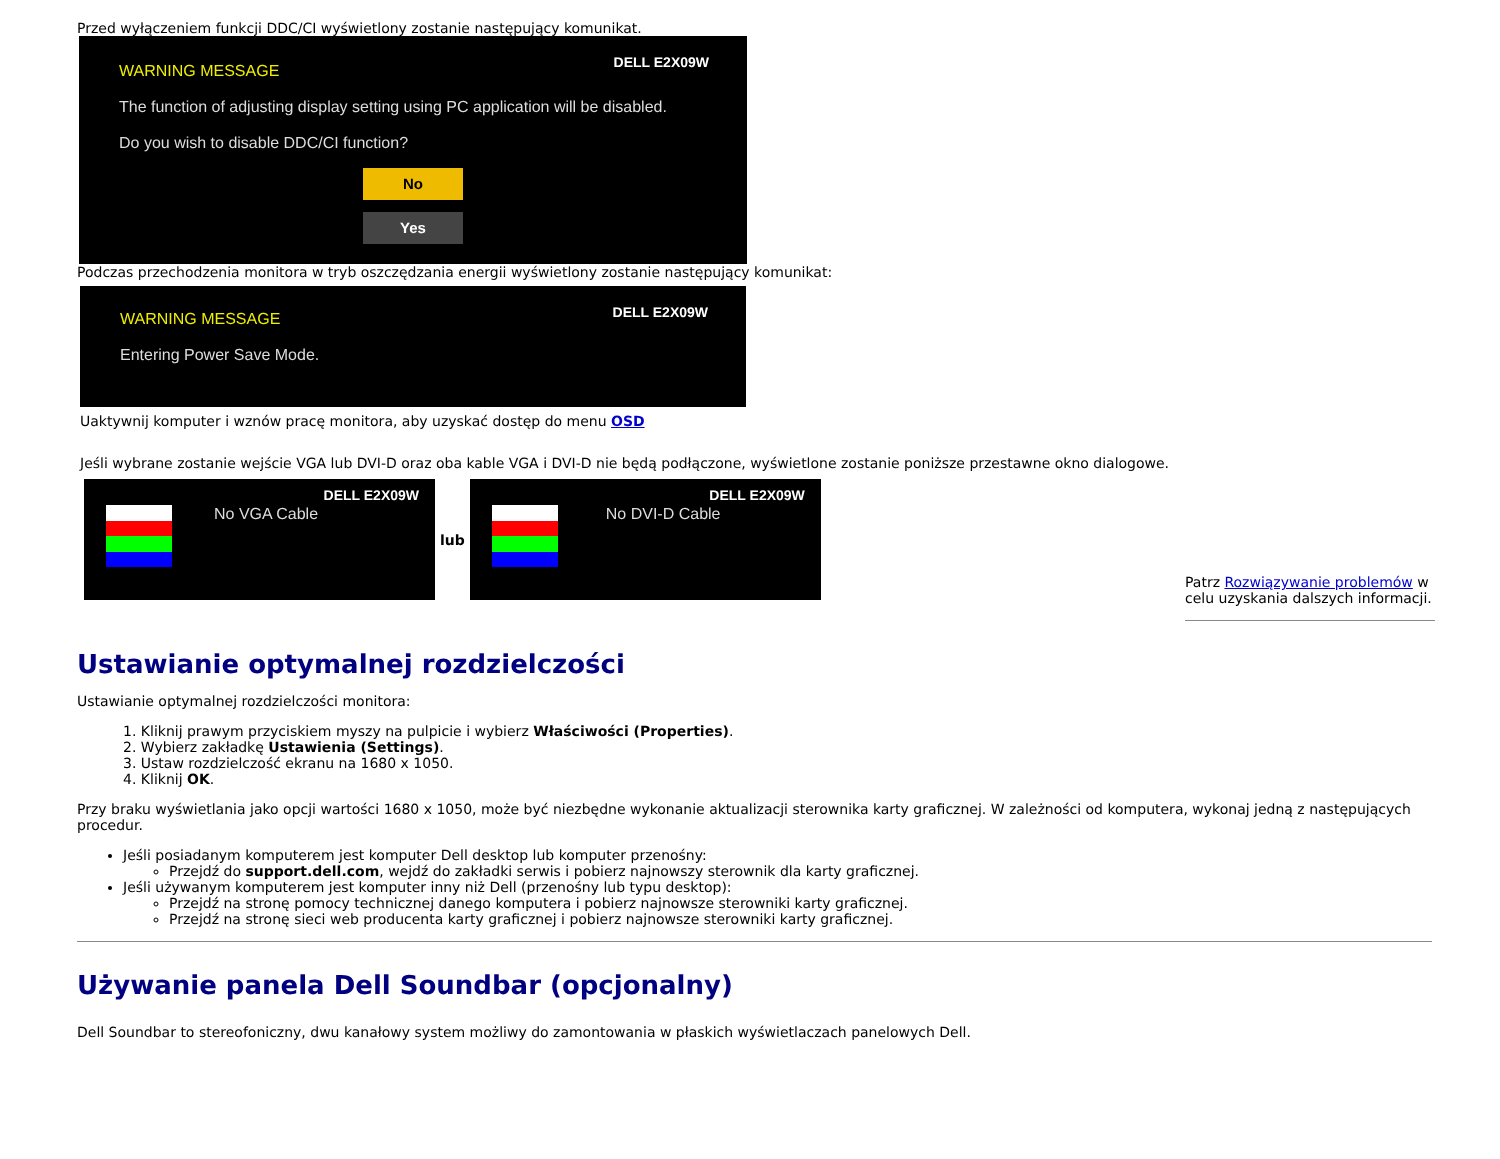Przed wyłączeniem funkcji DDC/CI wyświetlony zostanie następujący komunikat.
DELL E2X09W
WARNING MESSAGE
The function of adjusting display setting using PC application will be disabled.
Do you wish to disable DDC/CI function?
No
Yes
Podczas przechodzenia monitora w tryb oszczędzania energii wyświetlony zostanie następujący komunikat:
DELL E2X09W
WARNING MESSAGE
Entering Power Save Mode.
Uaktywnij komputer i wznów pracę monitora, aby uzyskać dostęp do menu OSD
Jeśli wybrane zostanie wejście VGA lub DVI-D oraz oba kable VGA i DVI-D nie będą podłączone, wyświetlone zostanie poniższe przestawne okno dialogowe.
DELL E2X09W
No VGA Cable
lub
DELL E2X09W
No DVI-D Cable
Patrz Rozwiązywanie problemów w celu uzyskania dalszych informacji.
Ustawianie optymalnej rozdzielczości
Ustawianie optymalnej rozdzielczości monitora:
1. Kliknij prawym przyciskiem myszy na pulpicie i wybierz Właściwości (Properties).
2. Wybierz zakładkę Ustawienia (Settings).
3. Ustaw rozdzielczość ekranu na 1680 x 1050.
4. Kliknij OK.
Przy braku wyświetlania jako opcji wartości 1680 x 1050, może być niezbędne wykonanie aktualizacji sterownika karty graficznej. W zależności od komputera, wykonaj jedną z następujących procedur.
Jeśli posiadanym komputerem jest komputer Dell desktop lub komputer przenośny:
Przejdź do support.dell.com, wejdź do zakładki serwis i pobierz najnowszy sterownik dla karty graficznej.
Jeśli używanym komputerem jest komputer inny niż Dell (przenośny lub typu desktop):
Przejdź na stronę pomocy technicznej danego komputera i pobierz najnowsze sterowniki karty graficznej.
Przejdź na stronę sieci web producenta karty graficznej i pobierz najnowsze sterowniki karty graficznej.
Używanie panela Dell Soundbar (opcjonalny)
Dell Soundbar to stereofoniczny, dwu kanałowy system możliwy do zamontowania w płaskich wyświetlaczach panelowych Dell.